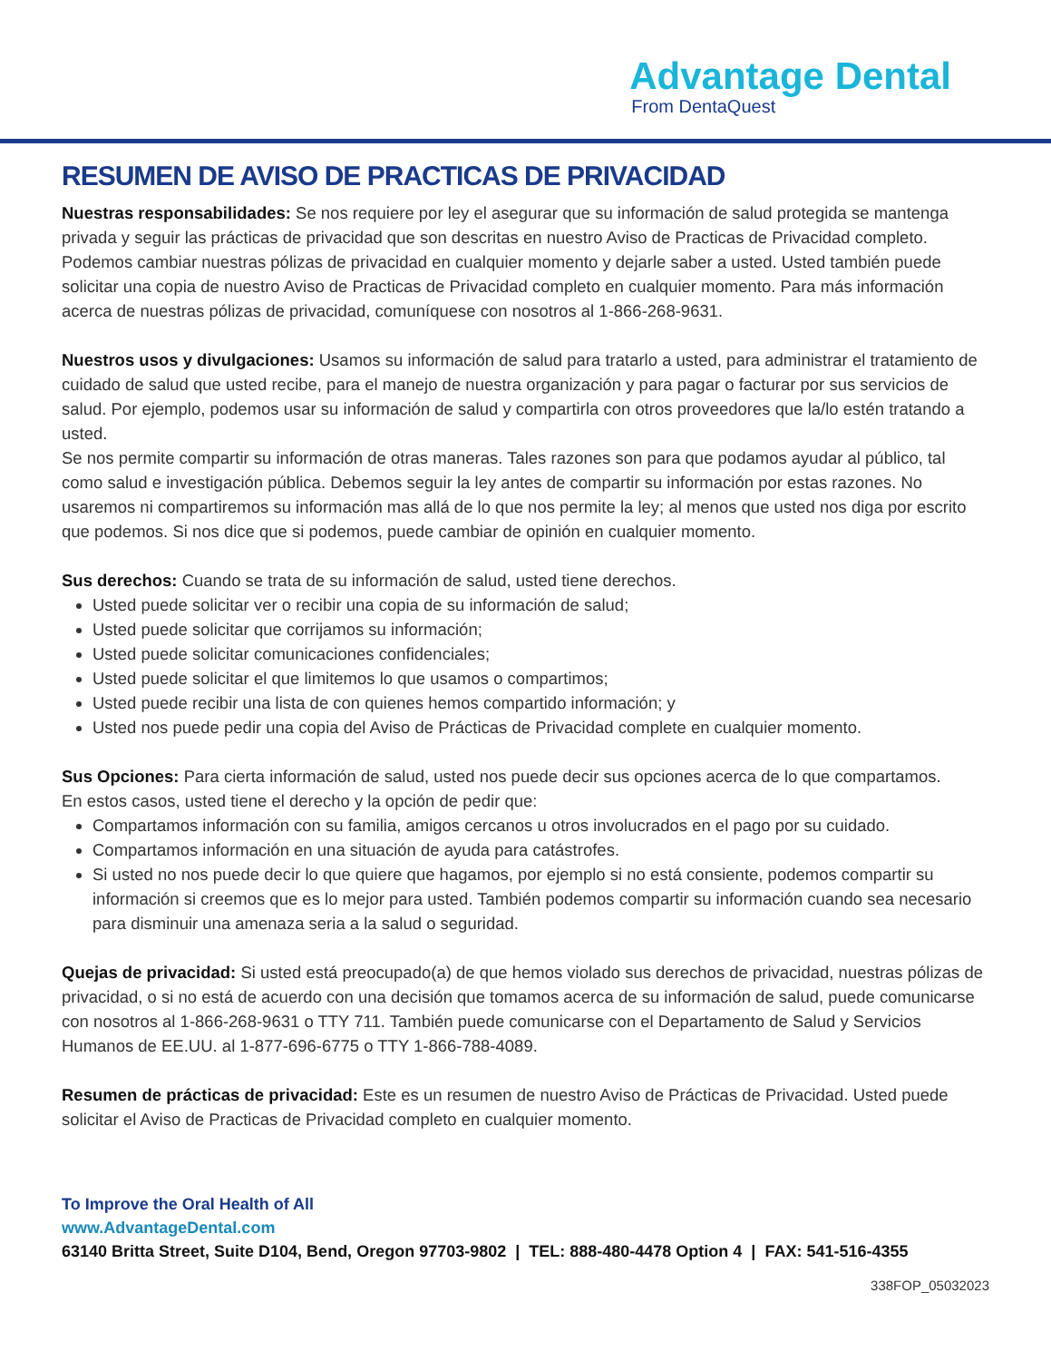Advantage Dental
From DentaQuest
RESUMEN DE AVISO DE PRACTICAS DE PRIVACIDAD
Nuestras responsabilidades: Se nos requiere por ley el asegurar que su información de salud protegida se mantenga privada y seguir las prácticas de privacidad que son descritas en nuestro Aviso de Practicas de Privacidad completo. Podemos cambiar nuestras pólizas de privacidad en cualquier momento y dejarle saber a usted. Usted también puede solicitar una copia de nuestro Aviso de Practicas de Privacidad completo en cualquier momento. Para más información acerca de nuestras pólizas de privacidad, comuníquese con nosotros al 1-866-268-9631.
Nuestros usos y divulgaciones: Usamos su información de salud para tratarlo a usted, para administrar el tratamiento de cuidado de salud que usted recibe, para el manejo de nuestra organización y para pagar o facturar por sus servicios de salud. Por ejemplo, podemos usar su información de salud y compartirla con otros proveedores que la/lo estén tratando a usted.
Se nos permite compartir su información de otras maneras. Tales razones son para que podamos ayudar al público, tal como salud e investigación pública. Debemos seguir la ley antes de compartir su información por estas razones. No usaremos ni compartiremos su información mas allá de lo que nos permite la ley; al menos que usted nos diga por escrito que podemos. Si nos dice que si podemos, puede cambiar de opinión en cualquier momento.
Sus derechos: Cuando se trata de su información de salud, usted tiene derechos.
Usted puede solicitar ver o recibir una copia de su información de salud;
Usted puede solicitar que corrijamos su información;
Usted puede solicitar comunicaciones confidenciales;
Usted puede solicitar el que limitemos lo que usamos o compartimos;
Usted puede recibir una lista de con quienes hemos compartido información; y
Usted nos puede pedir una copia del Aviso de Prácticas de Privacidad complete en cualquier momento.
Sus Opciones: Para cierta información de salud, usted nos puede decir sus opciones acerca de lo que compartamos.
En estos casos, usted tiene el derecho y la opción de pedir que:
Compartamos información con su familia, amigos cercanos u otros involucrados en el pago por su cuidado.
Compartamos información en una situación de ayuda para catástrofes.
Si usted no nos puede decir lo que quiere que hagamos, por ejemplo si no está consiente, podemos compartir su información si creemos que es lo mejor para usted. También podemos compartir su información cuando sea necesario para disminuir una amenaza seria a la salud o seguridad.
Quejas de privacidad: Si usted está preocupado(a) de que hemos violado sus derechos de privacidad, nuestras pólizas de privacidad, o si no está de acuerdo con una decisión que tomamos acerca de su información de salud, puede comunicarse con nosotros al 1-866-268-9631 o TTY 711. También puede comunicarse con el Departamento de Salud y Servicios Humanos de EE.UU. al 1-877-696-6775 o TTY 1-866-788-4089.
Resumen de prácticas de privacidad: Este es un resumen de nuestro Aviso de Prácticas de Privacidad. Usted puede solicitar el Aviso de Practicas de Privacidad completo en cualquier momento.
To Improve the Oral Health of All
www.AdvantageDental.com
63140 Britta Street, Suite D104, Bend, Oregon 97703-9802 | TEL: 888-480-4478 Option 4 | FAX: 541-516-4355
338FOP_05032023